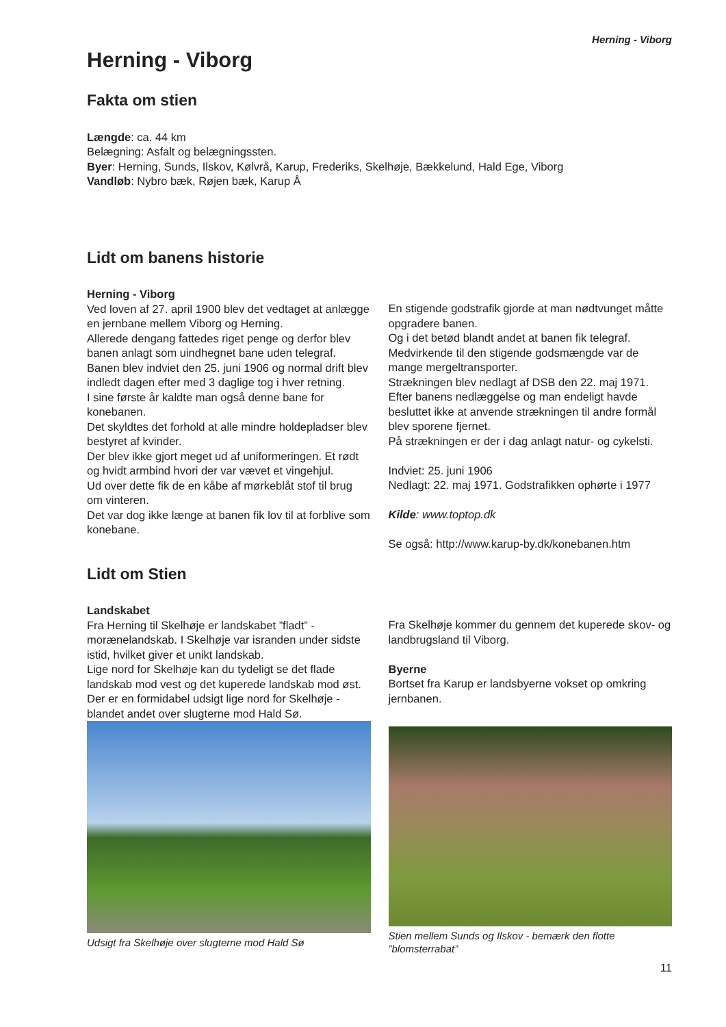Herning - Viborg
Herning - Viborg
Fakta om stien
Længde: ca. 44 km
Belægning: Asfalt og belægningssten.
Byer: Herning, Sunds, Ilskov, Kølvrå, Karup, Frederiks, Skelhøje, Bækkelund, Hald Ege, Viborg
Vandløb: Nybro bæk, Røjen bæk, Karup Å
Lidt om banens historie
Herning - Viborg
Ved loven af 27. april 1900 blev det vedtaget at anlægge en jernbane mellem Viborg og Herning.
Allerede dengang fattedes riget penge og derfor blev banen anlagt som uindhegnet bane uden telegraf.
Banen blev indviet den 25. juni 1906 og normal drift blev indledt dagen efter med 3 daglige tog i hver retning.
I sine første år kaldte man også denne bane for konebanen.
Det skyldtes det forhold at alle mindre holdepladser blev bestyret af kvinder.
Der blev ikke gjort meget ud af uniformeringen. Et rødt og hvidt armbind hvori der var vævet et vingehjul.
Ud over dette fik de en kåbe af mørkeblåt stof til brug om vinteren.
Det var dog ikke længe at banen fik lov til at forblive som konebane.
En stigende godstrafik gjorde at man nødtvunget måtte opgradere banen.
Og i det betød blandt andet at banen fik telegraf.
Medvirkende til den stigende godsmængde var de mange mergeltransporter.
Strækningen blev nedlagt af DSB den 22. maj 1971.
Efter banens nedlæggelse og man endeligt havde besluttet ikke at anvende strækningen til andre formål blev sporene fjernet.
På strækningen er der i dag anlagt natur- og cykelsti.
Indviet: 25. juni 1906
Nedlagt: 22. maj 1971. Godstrafikken ophørte i 1977
Kilde: www.toptop.dk
Se også: http://www.karup-by.dk/konebanen.htm
Lidt om Stien
Landskabet
Fra Herning til Skelhøje er landskabet ”fladt” - morænelandskab. I Skelhøje var isranden under sidste istid, hvilket giver et unikt landskab.
Lige nord for Skelhøje kan du tydeligt se det flade landskab mod vest og det kuperede landskab mod øst. Der er en formidabel udsigt lige nord for Skelhøje - blandet andet over slugterne mod Hald Sø.
Udsigt fra Skelhøje over slugterne mod Hald Sø
Fra Skelhøje kommer du gennem det kuperede skov- og landbrugsland til Viborg.
Byerne
Bortset fra Karup er landsbyerne vokset op omkring jernbanen.
Stien mellem Sunds og Ilskov - bemærk den flotte ”blomsterrabat”
11